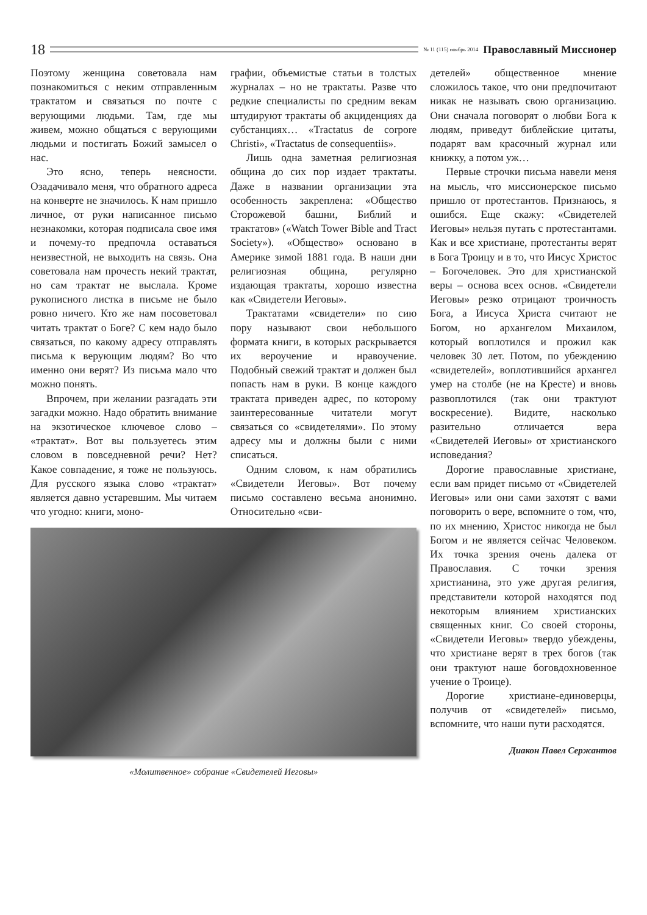18
№ 11 (115) ноябрь 2014 Православный Миссионер
Поэтому женщина советовала нам познакомиться с неким отправленным трактатом и связаться по почте с верующими людьми. Там, где мы живем, можно общаться с верующими людьми и постигать Божий замысел о нас.
Это ясно, теперь неясности. Озадачивало меня, что обратного адреса на конверте не значилось. К нам пришло личное, от руки написанное письмо незнакомки, которая подписала свое имя и почему-то предпочла оставаться неизвестной, не выходить на связь. Она советовала нам прочесть некий трактат, но сам трактат не выслала. Кроме рукописного листка в письме не было ровно ничего. Кто же нам посоветовал читать трактат о Боге? С кем надо было связаться, по какому адресу отправлять письма к верующим людям? Во что именно они верят? Из письма мало что можно понять.
Впрочем, при желании разгадать эти загадки можно. Надо обратить внимание на экзотическое ключевое слово – «трактат». Вот вы пользуетесь этим словом в повседневной речи? Нет? Какое совпадение, я тоже не пользуюсь. Для русского языка слово «трактат» является давно устаревшим. Мы читаем что угодно: книги, моно-
графии, объемистые статьи в толстых журналах – но не трактаты. Разве что редкие специалисты по средним векам штудируют трактаты об акциденциях да субстанциях… «Tractatus de corpore Christi», «Tractatus de consequentiis».
Лишь одна заметная религиозная община до сих пор издает трактаты. Даже в названии организации эта особенность закреплена: «Общество Сторожевой башни, Библий и трактатов» («Watch Tower Bible and Tract Society»). «Общество» основано в Америке зимой 1881 года. В наши дни религиозная община, регулярно издающая трактаты, хорошо известна как «Свидетели Иеговы».
Трактатами «свидетели» по сию пору называют свои небольшого формата книги, в которых раскрывается их вероучение и нравоучение. Подобный свежий трактат и должен был попасть нам в руки. В конце каждого трактата приведен адрес, по которому заинтересованные читатели могут связаться со «свидетелями». По этому адресу мы и должны были с ними списаться.
Одним словом, к нам обратились «Свидетели Иеговы». Вот почему письмо составлено весьма анонимно. Относительно «сви-
детелей» общественное мнение сложилось такое, что они предпочитают никак не называть свою организацию. Они сначала поговорят о любви Бога к людям, приведут библейские цитаты, подарят вам красочный журнал или книжку, а потом уж…
Первые строчки письма навели меня на мысль, что миссионерское письмо пришло от протестантов. Признаюсь, я ошибся. Еще скажу: «Свидетелей Иеговы» нельзя путать с протестантами. Как и все христиане, протестанты верят в Бога Троицу и в то, что Иисус Христос – Богочеловек. Это для христианской веры – основа всех основ. «Свидетели Иеговы» резко отрицают троичность Бога, а Иисуса Христа считают не Богом, но архангелом Михаилом, который воплотился и прожил как человек 30 лет. Потом, по убеждению «свидетелей», воплотившийся архангел умер на столбе (не на Кресте) и вновь развоплотился (так они трактуют воскресение). Видите, насколько разительно отличается вера «Свидетелей Иеговы» от христианского исповедания?
Дорогие православные христиане, если вам придет письмо от «Свидетелей Иеговы» или они сами захотят с вами поговорить о вере, вспомните о том, что, по их мнению, Христос никогда не был Богом и не является сейчас Человеком. Их точка зрения очень далека от Православия. С точки зрения христианина, это уже другая религия, представители которой находятся под некоторым влиянием христианских священных книг. Со своей стороны, «Свидетели Иеговы» твердо убеждены, что христиане верят в трех богов (так они трактуют наше боговдохновенное учение о Троице).
Дорогие христиане-единоверцы, получив от «свидетелей» письмо, вспомните, что наши пути расходятся.
Диакон Павел Сержантов
«Молитвенное» собрание «Свидетелей Иеговы»